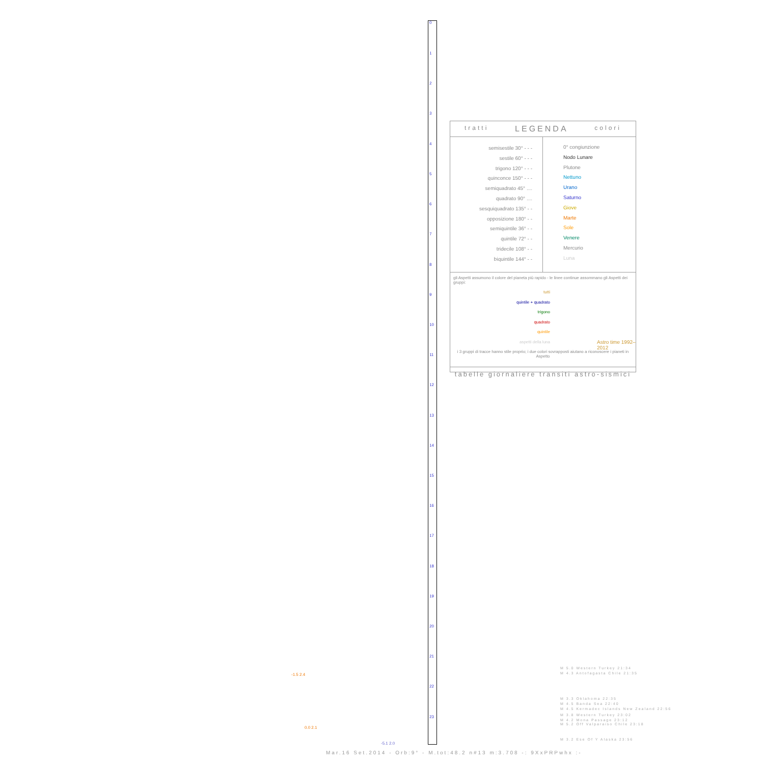0
1
2
3
4
5
6
7
8
9
10
11
12
13
14
15
16
17
18
19
20
21
22
23
tratti LEGENDA colori
semisestile 30° - - -
sestile 60° - - -
trigono 120° - - -
quinconce 150° - - -
semiquadrato 45° ....
quadrato 90° ....
sesquiquadrato 135° - -
opposizione 180° - -
semiquintile 36° - -
quintile 72° - -
tridecile 108° - -
biquintile 144° - -
0° congiunzione
Nodo Lunare
Plutone
Nettuno
Urano
Saturno
Giove
Marte
Sole
Venere
Mercurio
Luna
gli Aspetti assumono il colore del pianeta più rapido - le linee continue assommano gli Aspetti dei gruppi:
tutti
quintile + quadrato
trigono
quadrato
quintile
aspetti della luna
Astro time 1992–2012
i 3 gruppi di tracce hanno stile proprio; i due colori sovrapposti aiutano a riconoscere i pianeti in Aspetto
tabelle giornaliere transiti astro-sismici
M 5.0 Western Turkey 21:34
M 4.3 Antofagasta Chile 21:35
M 3.3 Oklahoma 22:35
M 4.5 Banda Sea 22:40
M 4.5 Kermadec Islands New Zealand 22:56
M 3.8 Western Turkey 23:02
M 4.2 Mona Passage 23:12
M 5.2 Off Valparaiso Chile 23:18
M 3.2 Ese Of Y Alaska 23:56
-1.5 2.4
0.0 2.1
-5.1 2.0
Mar.16 Set.2014 - Orb:9° - M.tot:48.2 n#13 m:3.708 -: 9XxPRPwhx :-